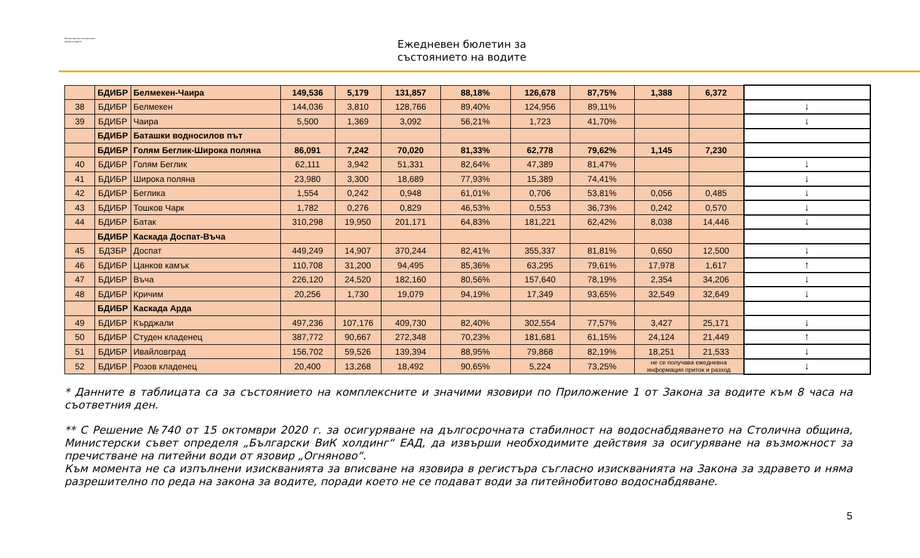Министерство на околната среда и водите
Ежедневен бюлетин за
състоянието на водите
| | БДИБР | Белмекен-Чаира | 149,536 | 5,179 | 131,857 | 88,18% | 126,678 | 87,75% | 1,388 | 6,372 | |
| 38 | БДИБР | Белмекен | 144,036 | 3,810 | 128,766 | 89,40% | 124,956 | 89,11% | | | ↓ |
| 39 | БДИБР | Чаира | 5,500 | 1,369 | 3,092 | 56,21% | 1,723 | 41,70% | | | ↓ |
| | БДИБР | Баташки водносилов път | | | | | | | | | |
| | БДИБР | Голям Беглик-Широка поляна | 86,091 | 7,242 | 70,020 | 81,33% | 62,778 | 79,62% | 1,145 | 7,230 | |
| 40 | БДИБР | Голям Беглик | 62,111 | 3,942 | 51,331 | 82,64% | 47,389 | 81,47% | | | ↓ |
| 41 | БДИБР | Широка поляна | 23,980 | 3,300 | 18,689 | 77,93% | 15,389 | 74,41% | | | ↓ |
| 42 | БДИБР | Беглика | 1,554 | 0,242 | 0,948 | 61,01% | 0,706 | 53,81% | 0,056 | 0,485 | ↓ |
| 43 | БДИБР | Тошков Чарк | 1,782 | 0,276 | 0,829 | 46,53% | 0,553 | 36,73% | 0,242 | 0,570 | ↓ |
| 44 | БДИБР | Батак | 310,298 | 19,950 | 201,171 | 64,83% | 181,221 | 62,42% | 8,038 | 14,446 | ↓ |
| | БДИБР | Каскада Доспат-Въча | | | | | | | | | |
| 45 | БДЗБР | Доспат | 449,249 | 14,907 | 370,244 | 82,41% | 355,337 | 81,81% | 0,650 | 12,500 | ↓ |
| 46 | БДИБР | Цанков камък | 110,708 | 31,200 | 94,495 | 85,36% | 63,295 | 79,61% | 17,978 | 1,617 | ↑ |
| 47 | БДИБР | Въча | 226,120 | 24,520 | 182,160 | 80,56% | 157,640 | 78,19% | 2,354 | 34,206 | ↓ |
| 48 | БДИБР | Кричим | 20,256 | 1,730 | 19,079 | 94,19% | 17,349 | 93,65% | 32,549 | 32,649 | ↓ |
| | БДИБР | Каскада Арда | | | | | | | | | |
| 49 | БДИБР | Кърджали | 497,236 | 107,176 | 409,730 | 82,40% | 302,554 | 77,57% | 3,427 | 25,171 | ↓ |
| 50 | БДИБР | Студен кладенец | 387,772 | 90,667 | 272,348 | 70,23% | 181,681 | 61,15% | 24,124 | 21,449 | ↑ |
| 51 | БДИБР | Ивайловград | 156,702 | 59,526 | 139,394 | 88,95% | 79,868 | 82,19% | 18,251 | 21,533 | ↓ |
| 52 | БДИБР | Розов кладенец | 20,400 | 13,268 | 18,492 | 90,65% | 5,224 | 73,25% | не се получава ежедневна информация приток и разход | | ↓ |
* Данните в таблицата са за състоянието на комплексните и значими язовири по Приложение 1 от Закона за водите към 8 часа на съответния ден.
** С Решение №740 от 15 октомври 2020 г. за осигуряване на дългосрочната стабилност на водоснабдяването на Столична община, Министерски съвет определя „Български ВиК холдинг“ ЕАД, да извърши необходимите действия за осигуряване на възможност за пречистване на питейни води от язовир „Огняново“.
Към момента не са изпълнени изискванията за вписване на язовира в регистъра съгласно изискванията на Закона за здравето и няма разрешително по реда на закона за водите, поради което не се подават води за питейнобитово водоснабдяване.
5